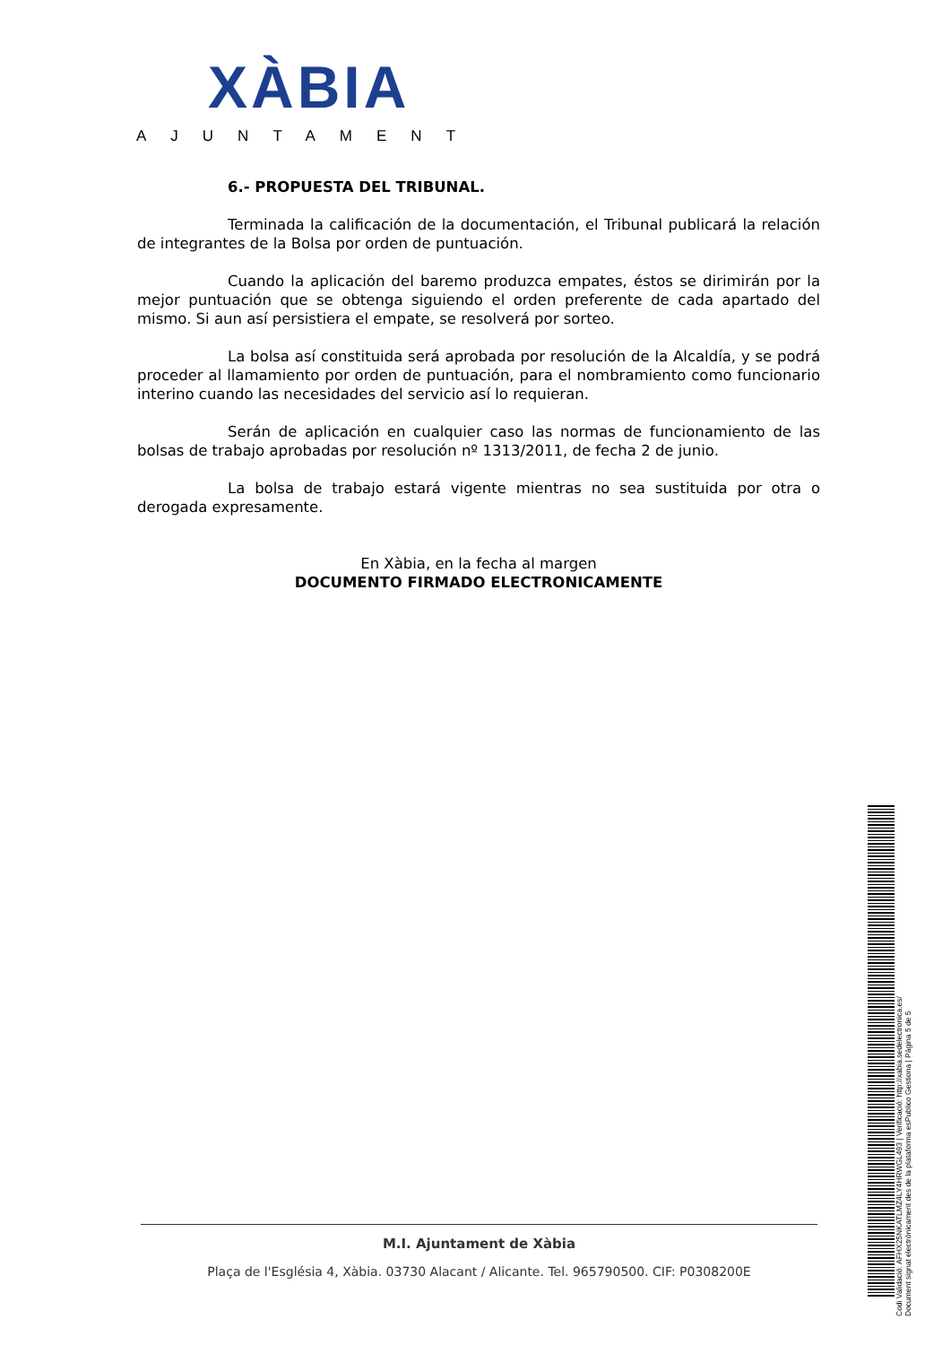XÀBIA
AJUNTAMENT
6.- PROPUESTA DEL TRIBUNAL.
Terminada la calificación de la documentación, el Tribunal publicará la relación de integrantes de la Bolsa por orden de puntuación.
Cuando la aplicación del baremo produzca empates, éstos se dirimirán por la mejor puntuación que se obtenga siguiendo el orden preferente de cada apartado del mismo. Si aun así persistiera el empate, se resolverá por sorteo.
La bolsa así constituida será aprobada por resolución de la Alcaldía, y se podrá proceder al llamamiento por orden de puntuación, para el nombramiento como funcionario interino cuando las necesidades del servicio así lo requieran.
Serán de aplicación en cualquier caso las normas de funcionamiento de las bolsas de trabajo aprobadas por resolución nº 1313/2011, de fecha 2 de junio.
La bolsa de trabajo estará vigente mientras no sea sustituida por otra o derogada expresamente.
En Xàbia, en la fecha al margen
DOCUMENTO FIRMADO ELECTRONICAMENTE
Codi Validació: AFHX25NKATLMZ4LY4HRWGL493 | Verificació: http://xabia.sedelectronica.es/
Document signat electrònicament des de la plataforma esPublico Gestiona | Pàgina 5 de 5
M.I. Ajuntament de Xàbia
Plaça de l'Església 4, Xàbia. 03730 Alacant / Alicante. Tel. 965790500. CIF: P0308200E